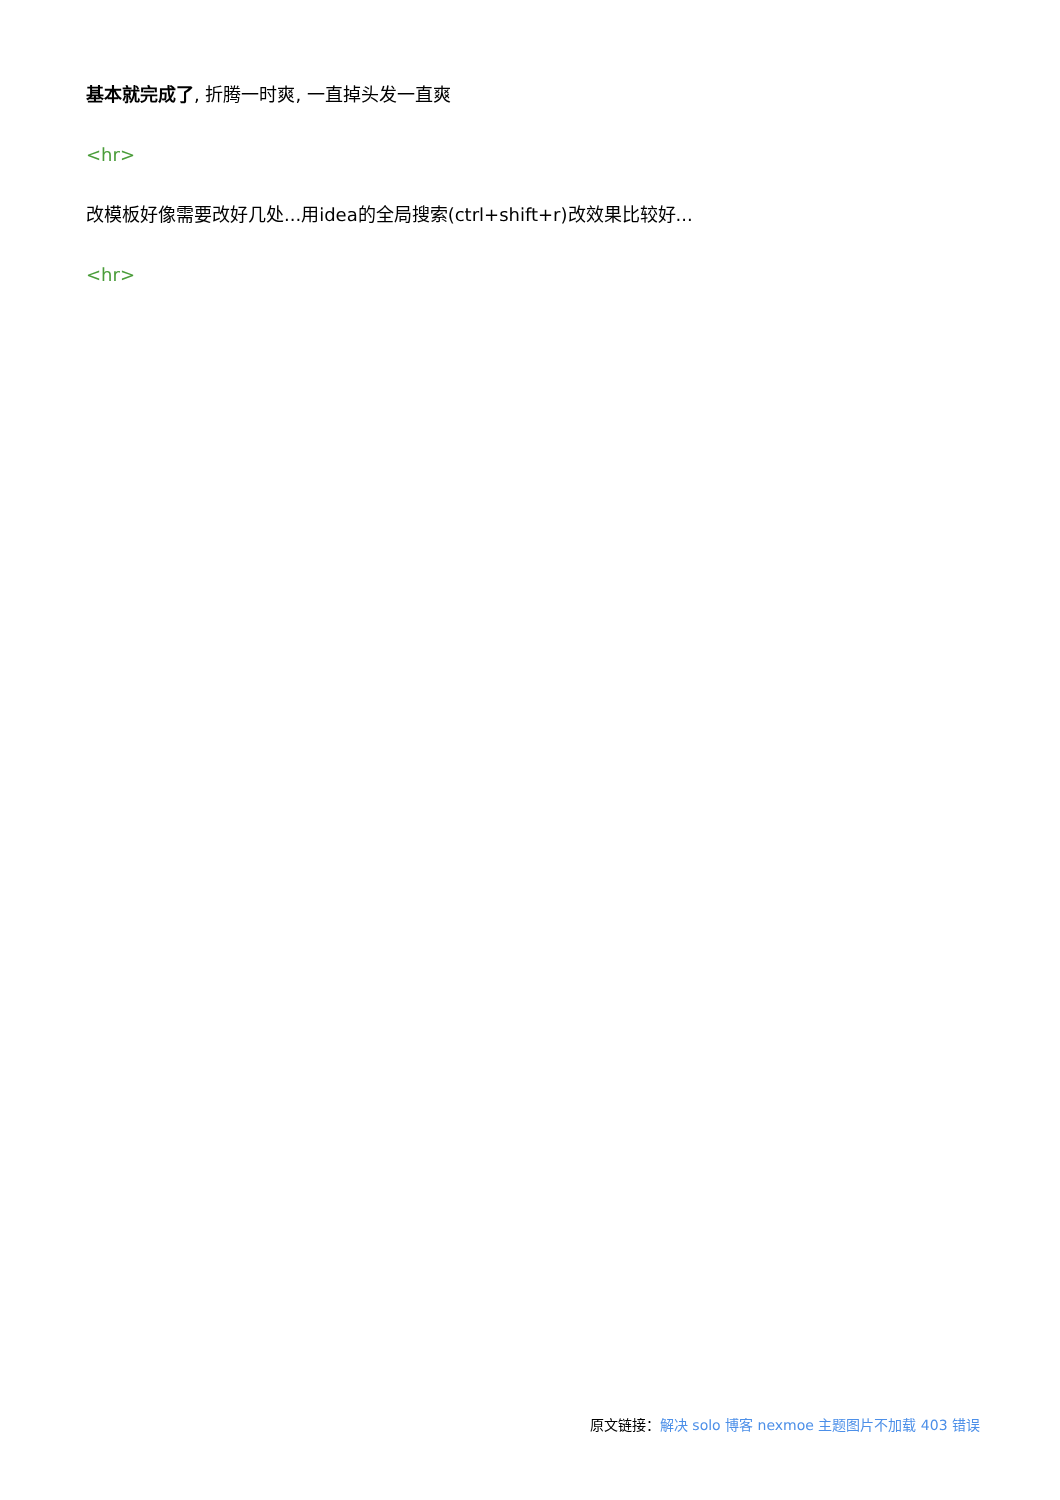基本就完成了, 折腾一时爽, 一直掉头发一直爽
<hr>
改模板好像需要改好几处...用idea的全局搜索(ctrl+shift+r)改效果比较好...
<hr>
原文链接：解决 solo 博客 nexmoe 主题图片不加载 403 错误